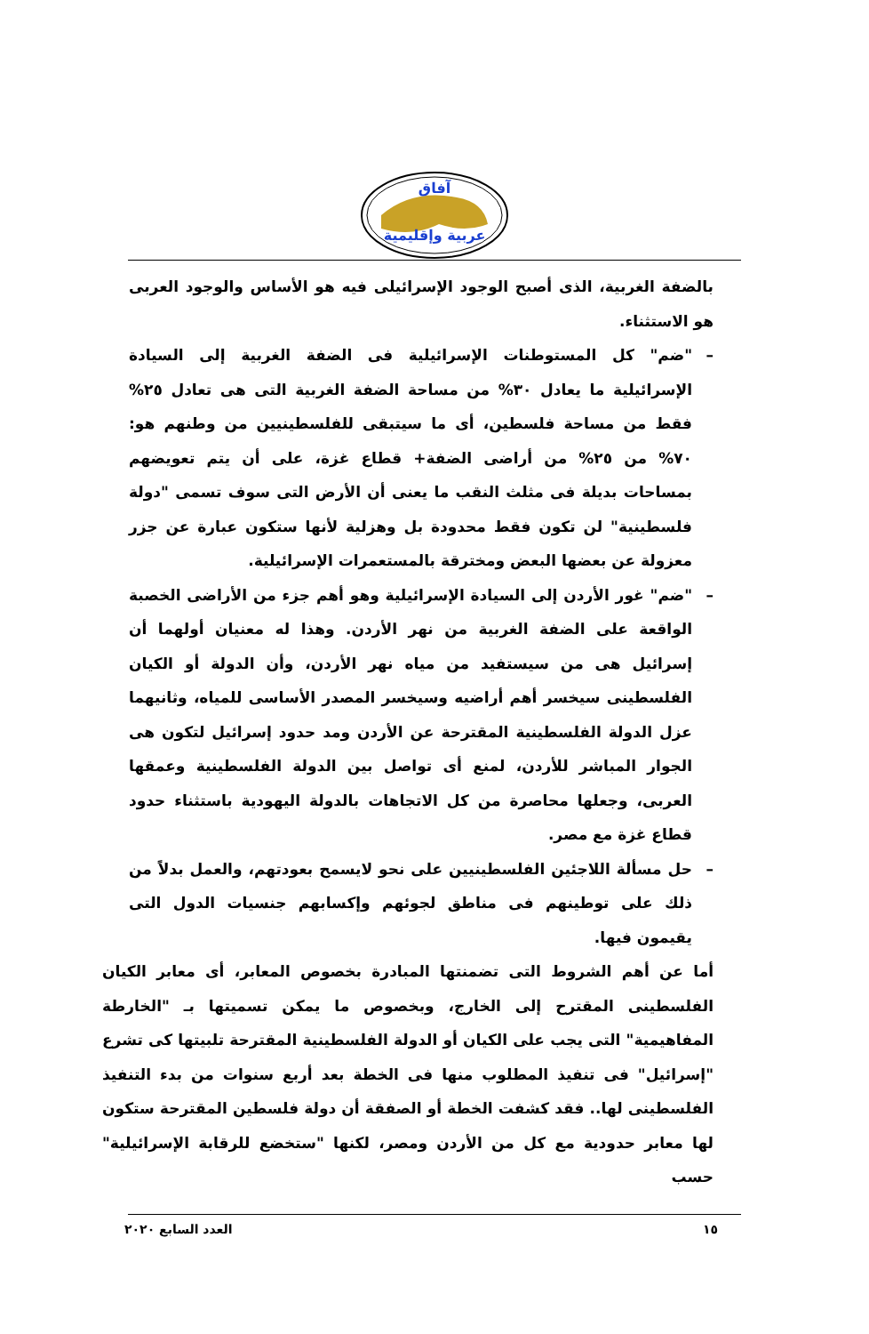آفاق
عربية وإقليمية
بالضفة الغربية، الذى أصبح الوجود الإسرائيلى فيه هو الأساس والوجود العربى هو الاستثناء.
– "ضم" كل المستوطنات الإسرائيلية فى الضفة الغربية إلى السيادة الإسرائيلية ما يعادل ٣٠% من مساحة الضفة الغربية التى هى تعادل ٢٥% فقط من مساحة فلسطين، أى ما سيتبقى للفلسطينيين من وطنهم هو: ٧٠% من ٢٥% من أراضى الضفة+ قطاع غزة، على أن يتم تعويضهم بمساحات بديلة فى مثلث النقب ما يعنى أن الأرض التى سوف تسمى "دولة فلسطينية" لن تكون فقط محدودة بل وهزلية لأنها ستكون عبارة عن جزر معزولة عن بعضها البعض ومخترقة بالمستعمرات الإسرائيلية.
– "ضم" غور الأردن إلى السيادة الإسرائيلية وهو أهم جزء من الأراضى الخصبة الواقعة على الضفة الغربية من نهر الأردن. وهذا له معنيان أولهما أن إسرائيل هى من سيستفيد من مياه نهر الأردن، وأن الدولة أو الكيان الفلسطينى سيخسر أهم أراضيه وسيخسر المصدر الأساسى للمياه، وثانيهما عزل الدولة الفلسطينية المقترحة عن الأردن ومد حدود إسرائيل لتكون هى الجوار المباشر للأردن، لمنع أى تواصل بين الدولة الفلسطينية وعمقها العربى، وجعلها محاصرة من كل الاتجاهات بالدولة اليهودية باستثناء حدود قطاع غزة مع مصر.
– حل مسألة اللاجئين الفلسطينيين على نحو لايسمح بعودتهم، والعمل بدلاً من ذلك على توطينهم فى مناطق لجوئهم وإكسابهم جنسيات الدول التى يقيمون فيها.
أما عن أهم الشروط التى تضمنتها المبادرة بخصوص المعابر، أى معابر الكيان الفلسطينى المقترح إلى الخارج، وبخصوص ما يمكن تسميتها بـ "الخارطة المفاهيمية" التى يجب على الكيان أو الدولة الفلسطينية المقترحة تلبيتها كى تشرع "إسرائيل" فى تنفيذ المطلوب منها فى الخطة بعد أربع سنوات من بدء التنفيذ الفلسطينى لها.. فقد كشفت الخطة أو الصفقة أن دولة فلسطين المقترحة ستكون لها معابر حدودية مع كل من الأردن ومصر، لكنها "ستخضع للرقابة الإسرائيلية" حسب
١٥ العدد السابع ٢٠٢٠